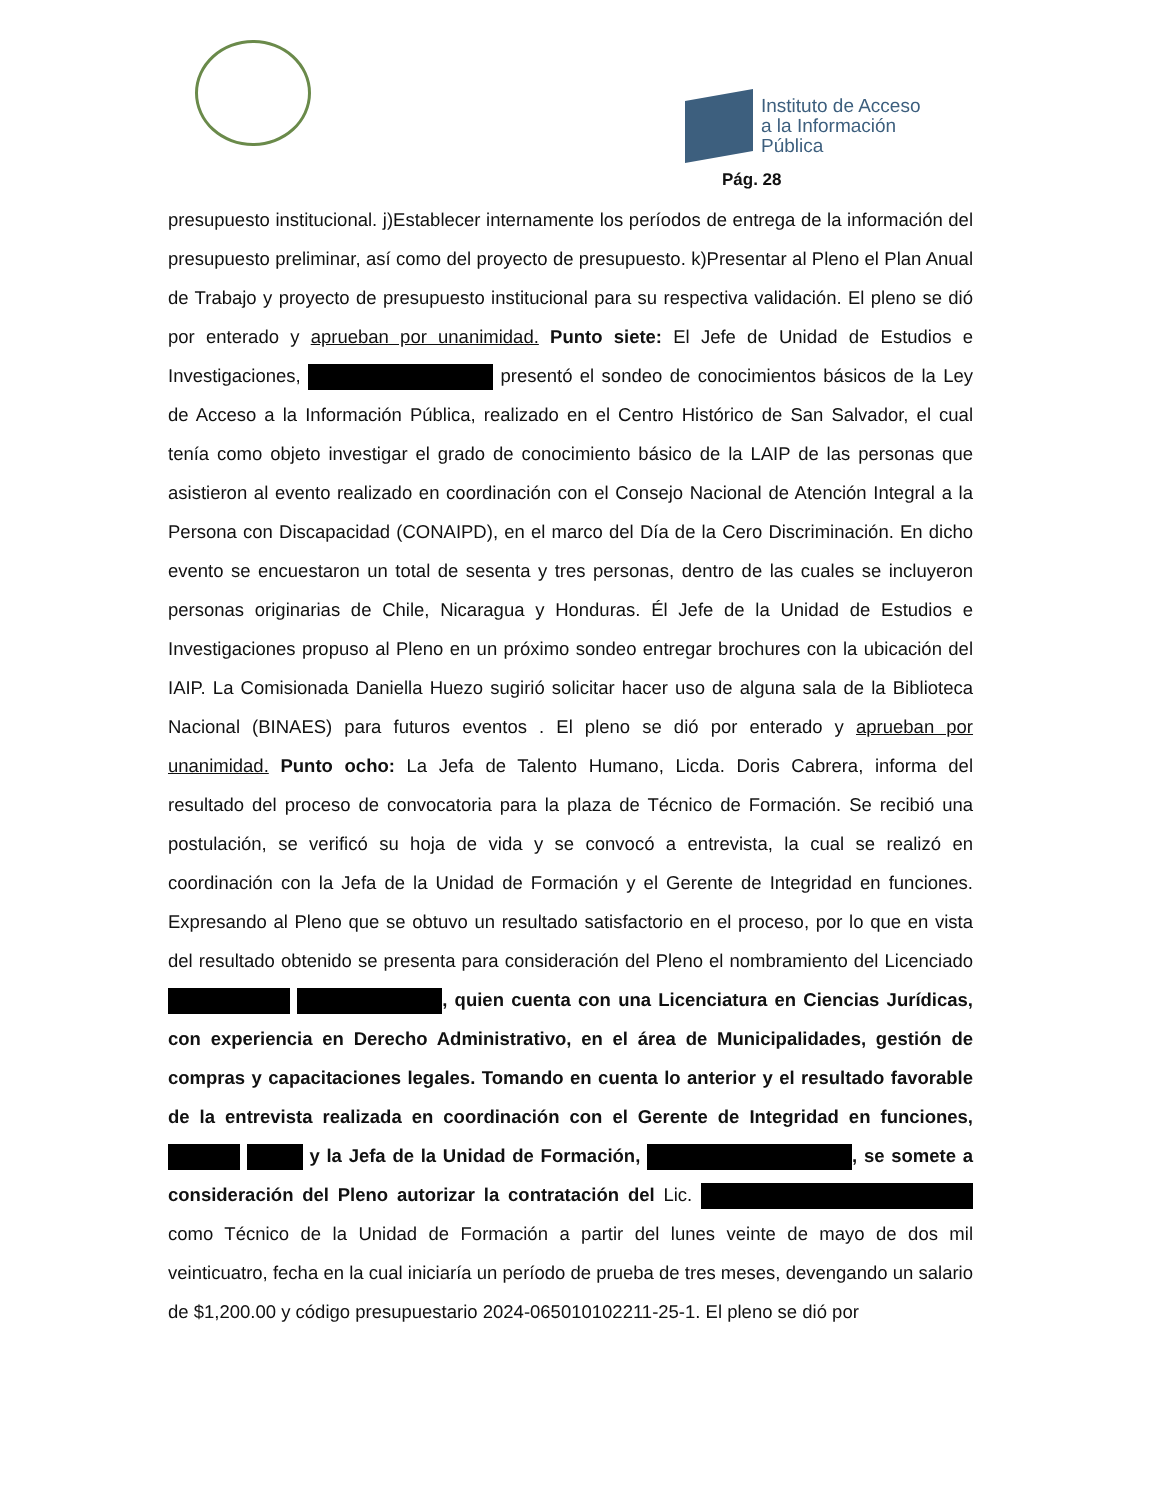Instituto de Acceso
a la Información
Pública
Pág. 28
presupuesto institucional. j)Establecer internamente los períodos de entrega de la información del presupuesto preliminar, así como del proyecto de presupuesto. k)Presentar al Pleno el Plan Anual de Trabajo y proyecto de presupuesto institucional para su respectiva validación. El pleno se dió por enterado y aprueban por unanimidad. Punto siete: El Jefe de Unidad de Estudios e Investigaciones, presentó el sondeo de conocimientos básicos de la Ley de Acceso a la Información Pública, realizado en el Centro Histórico de San Salvador, el cual tenía como objeto investigar el grado de conocimiento básico de la LAIP de las personas que asistieron al evento realizado en coordinación con el Consejo Nacional de Atención Integral a la Persona con Discapacidad (CONAIPD), en el marco del Día de la Cero Discriminación. En dicho evento se encuestaron un total de sesenta y tres personas, dentro de las cuales se incluyeron personas originarias de Chile, Nicaragua y Honduras. Él Jefe de la Unidad de Estudios e Investigaciones propuso al Pleno en un próximo sondeo entregar brochures con la ubicación del IAIP. La Comisionada Daniella Huezo sugirió solicitar hacer uso de alguna sala de la Biblioteca Nacional (BINAES) para futuros eventos . El pleno se dió por enterado y aprueban por unanimidad. Punto ocho: La Jefa de Talento Humano, Licda. Doris Cabrera, informa del resultado del proceso de convocatoria para la plaza de Técnico de Formación. Se recibió una postulación, se verificó su hoja de vida y se convocó a entrevista, la cual se realizó en coordinación con la Jefa de la Unidad de Formación y el Gerente de Integridad en funciones. Expresando al Pleno que se obtuvo un resultado satisfactorio en el proceso, por lo que en vista del resultado obtenido se presenta para consideración del Pleno el nombramiento del Licenciado , quien cuenta con una Licenciatura en Ciencias Jurídicas, con experiencia en Derecho Administrativo, en el área de Municipalidades, gestión de compras y capacitaciones legales. Tomando en cuenta lo anterior y el resultado favorable de la entrevista realizada en coordinación con el Gerente de Integridad en funciones, y la Jefa de la Unidad de Formación, , se somete a consideración del Pleno autorizar la contratación del Lic. como Técnico de la Unidad de Formación a partir del lunes veinte de mayo de dos mil veinticuatro, fecha en la cual iniciaría un período de prueba de tres meses, devengando un salario de $1,200.00 y código presupuestario 2024-065010102211-25-1. El pleno se dió por